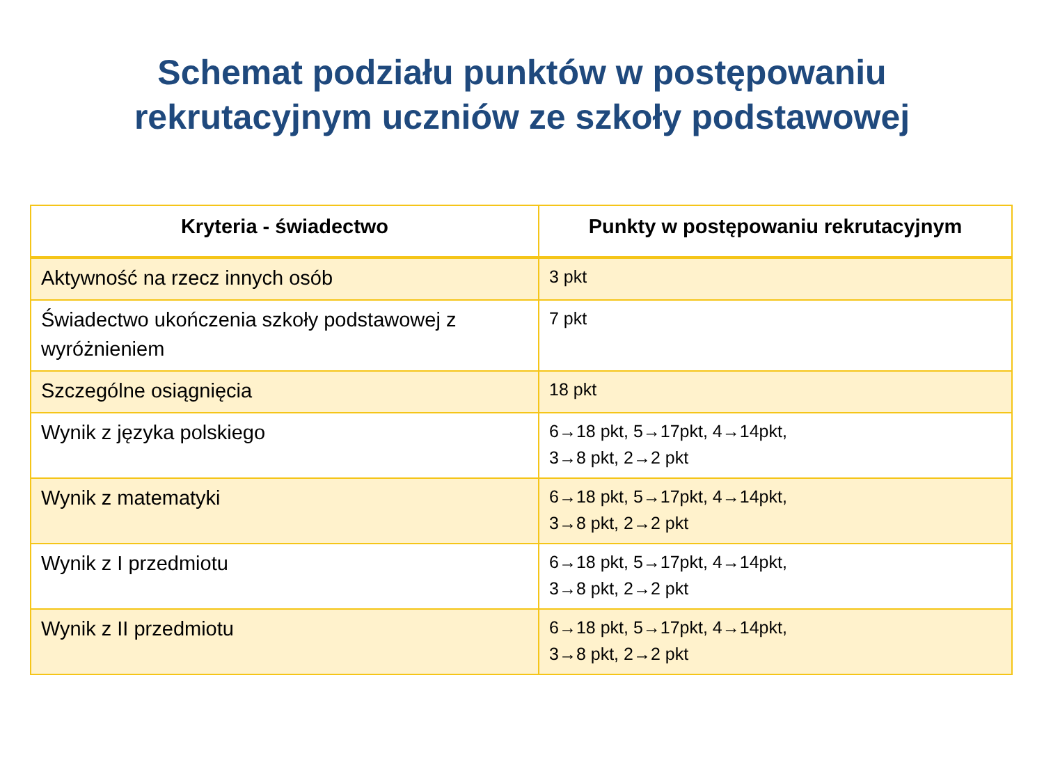Schemat podziału punktów w postępowaniu
rekrutacyjnym uczniów ze szkoły podstawowej
| Kryteria - świadectwo | Punkty w postępowaniu rekrutacyjnym |
| --- | --- |
| Aktywność na rzecz innych osób | 3 pkt |
| Świadectwo ukończenia szkoły podstawowej z wyróżnieniem | 7 pkt |
| Szczególne osiągnięcia | 18 pkt |
| Wynik z języka polskiego | 6→18 pkt, 5→17pkt, 4→14pkt, 3→8 pkt, 2→2 pkt |
| Wynik z matematyki | 6→18 pkt, 5→17pkt, 4→14pkt, 3→8 pkt, 2→2 pkt |
| Wynik z I przedmiotu | 6→18 pkt, 5→17pkt, 4→14pkt, 3→8 pkt, 2→2 pkt |
| Wynik z II przedmiotu | 6→18 pkt, 5→17pkt, 4→14pkt, 3→8 pkt, 2→2 pkt |